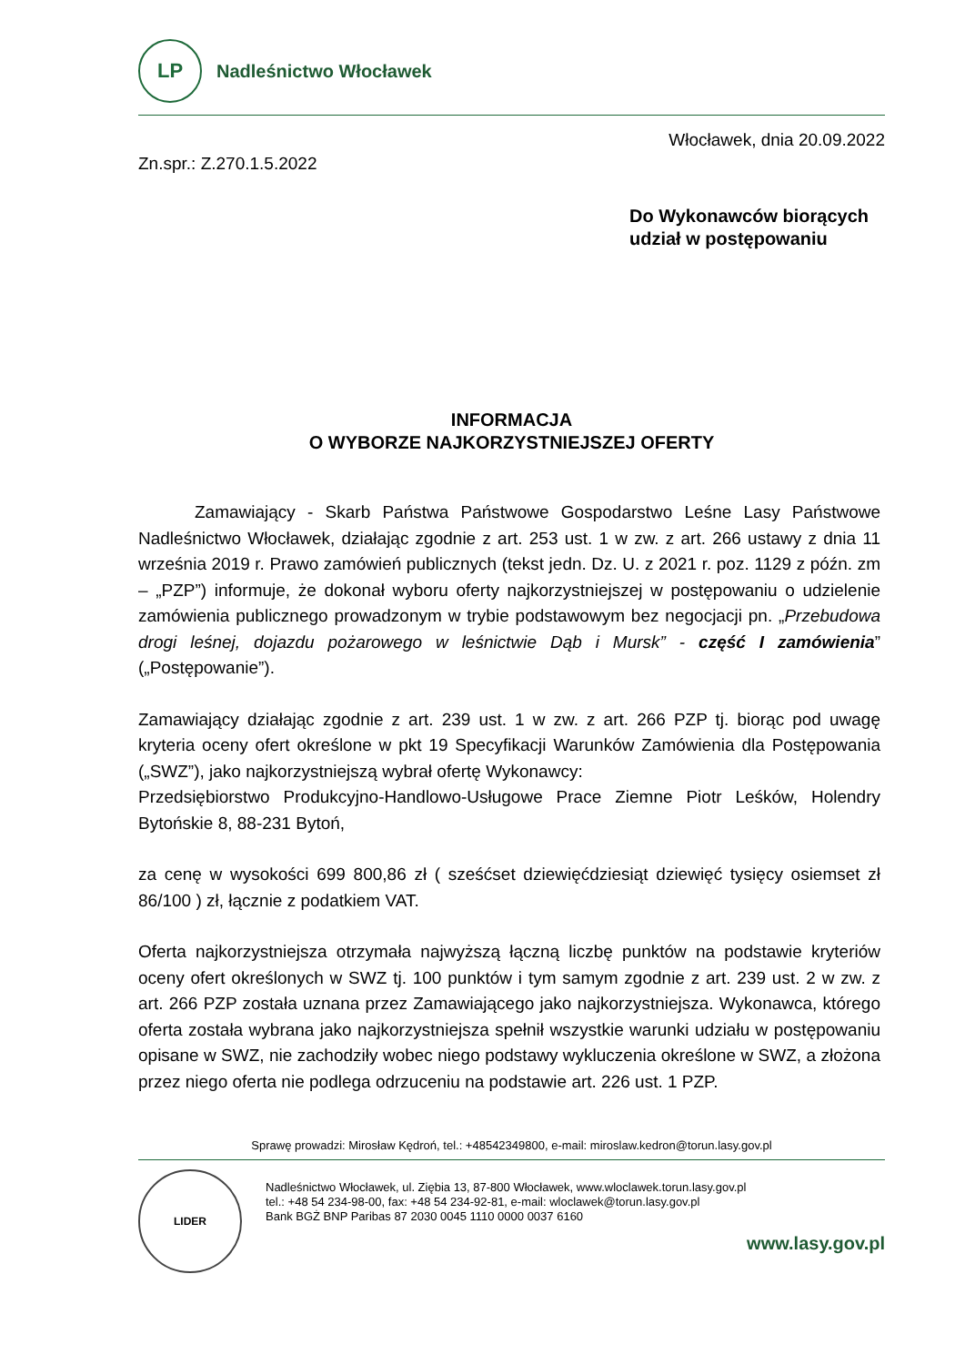LP
Nadleśnictwo Włocławek
Włocławek, dnia 20.09.2022
Zn.spr.: Z.270.1.5.2022
Do Wykonawców biorących
udział w postępowaniu
INFORMACJA
O WYBORZE NAJKORZYSTNIEJSZEJ OFERTY
Zamawiający - Skarb Państwa Państwowe Gospodarstwo Leśne Lasy Państwowe Nadleśnictwo Włocławek, działając zgodnie z art. 253 ust. 1 w zw. z art. 266 ustawy z dnia 11 września 2019 r. Prawo zamówień publicznych (tekst jedn. Dz. U. z 2021 r. poz. 1129 z późn. zm – „PZP”) informuje, że dokonał wyboru oferty najkorzystniejszej w postępowaniu o udzielenie zamówienia publicznego prowadzonym w trybie podstawowym bez negocjacji pn. „Przebudowa drogi leśnej, dojazdu pożarowego w leśnictwie Dąb i Mursk” - część I zamówienia” („Postępowanie”).
Zamawiający działając zgodnie z art. 239 ust. 1 w zw. z art. 266 PZP tj. biorąc pod uwagę kryteria oceny ofert określone w pkt 19 Specyfikacji Warunków Zamówienia dla Postępowania („SWZ”), jako najkorzystniejszą wybrał ofertę Wykonawcy:
Przedsiębiorstwo Produkcyjno-Handlowo-Usługowe Prace Ziemne Piotr Leśków, Holendry Bytońskie 8, 88-231 Bytoń,
za cenę w wysokości 699 800,86 zł ( sześćset dziewięćdziesiąt dziewięć tysięcy osiemset zł 86/100 ) zł, łącznie z podatkiem VAT.
Oferta najkorzystniejsza otrzymała najwyższą łączną liczbę punktów na podstawie kryteriów oceny ofert określonych w SWZ tj. 100 punktów i tym samym zgodnie z art. 239 ust. 2 w zw. z art. 266 PZP została uznana przez Zamawiającego jako najkorzystniejsza. Wykonawca, którego oferta została wybrana jako najkorzystniejsza spełnił wszystkie warunki udziału w postępowaniu opisane w SWZ, nie zachodziły wobec niego podstawy wykluczenia określone w SWZ, a złożona przez niego oferta nie podlega odrzuceniu na podstawie art. 226 ust. 1 PZP.
Sprawę prowadzi: Mirosław Kędroń, tel.: +48542349800, e-mail: miroslaw.kedron@torun.lasy.gov.pl
LIDER
Nadleśnictwo Włocławek, ul. Ziębia 13, 87-800 Włocławek, www.wloclawek.torun.lasy.gov.pl
tel.: +48 54 234-98-00, fax: +48 54 234-92-81, e-mail: wloclawek@torun.lasy.gov.pl
Bank BGŻ BNP Paribas 87 2030 0045 1110 0000 0037 6160
www.lasy.gov.pl